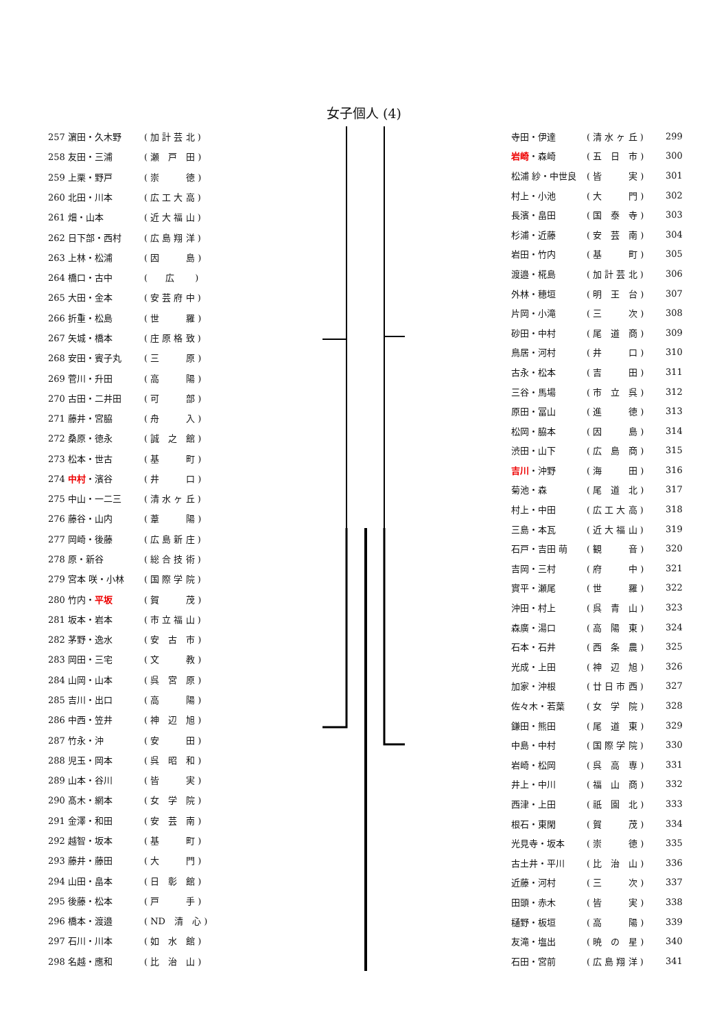女子個人 (4)
| 257 濵田・久木野 | ( 加 計 芸 北 ) |
| 258 友田・三浦 | ( 瀬 戸 田 ) |
| 259 上栗・野戸 | ( 崇 徳 ) |
| 260 北田・川本 | ( 広 工 大 高 ) |
| 261 畑・山本 | ( 近 大 福 山 ) |
| 262 日下部・西村 | ( 広 島 翔 洋 ) |
| 263 上林・松浦 | ( 因 島 ) |
| 264 橋口・古中 | ( 広 ) |
| 265 大田・金本 | ( 安 芸 府 中 ) |
| 266 折重・松島 | ( 世 羅 ) |
| 267 矢城・橋本 | ( 庄 原 格 致 ) |
| 268 安田・賓子丸 | ( 三 原 ) |
| 269 菅川・升田 | ( 高 陽 ) |
| 270 古田・二井田 | ( 可 部 ) |
| 271 藤井・宮脇 | ( 舟 入 ) |
| 272 桑原・徳永 | ( 誠 之 館 ) |
| 273 松本・世古 | ( 基 町 ) |
| 274 中村 ・濱谷 | ( 井 口 ) |
| 275 中山・一二三 | ( 清 水 ヶ 丘 ) |
| 276 藤谷・山内 | ( 葦 陽 ) |
| 277 岡崎・後藤 | ( 広 島 新 庄 ) |
| 278 原・新谷 | ( 総 合 技 術 ) |
| 279 宮本 咲・小林 | ( 国 際 学 院 ) |
| 280 竹内・ 平坂 | ( 賀 茂 ) |
| 281 坂本・岩本 | ( 市 立 福 山 ) |
| 282 茅野・逸水 | ( 安 古 市 ) |
| 283 岡田・三宅 | ( 文 教 ) |
| 284 山岡・山本 | ( 呉 宮 原 ) |
| 285 吉川・出口 | ( 高 陽 ) |
| 286 中西・笠井 | ( 神 辺 旭 ) |
| 287 竹永・沖 | ( 安 田 ) |
| 288 児玉・岡本 | ( 呉 昭 和 ) |
| 289 山本・谷川 | ( 皆 実 ) |
| 290 髙木・網本 | ( 女 学 院 ) |
| 291 金澤・和田 | ( 安 芸 南 ) |
| 292 越智・坂本 | ( 基 町 ) |
| 293 藤井・藤田 | ( 大 門 ) |
| 294 山田・畠本 | ( 日 彰 館 ) |
| 295 後藤・松本 | ( 戸 手 ) |
| 296 橋本・渡邉 | ( ND 清 心 ) |
| 297 石川・川本 | ( 如 水 館 ) |
| 298 名越・應和 | ( 比 治 山 ) |
| 寺田・伊達 | ( 清 水 ヶ 丘 ) | 299 |
| 岩崎 ・森崎 | ( 五 日 市 ) | 300 |
| 松浦 紗・中世良 | ( 皆 実 ) | 301 |
| 村上・小池 | ( 大 門 ) | 302 |
| 長濱・畠田 | ( 国 泰 寺 ) | 303 |
| 杉浦・近藤 | ( 安 芸 南 ) | 304 |
| 岩田・竹内 | ( 基 町 ) | 305 |
| 渡邉・椛島 | ( 加 計 芸 北 ) | 306 |
| 外林・穂垣 | ( 明 王 台 ) | 307 |
| 片岡・小滝 | ( 三 次 ) | 308 |
| 砂田・中村 | ( 尾 道 商 ) | 309 |
| 鳥居・河村 | ( 井 口 ) | 310 |
| 古永・松本 | ( 吉 田 ) | 311 |
| 三谷・馬場 | ( 市 立 呉 ) | 312 |
| 原田・冨山 | ( 進 徳 ) | 313 |
| 松岡・脇本 | ( 因 島 ) | 314 |
| 渋田・山下 | ( 広 島 商 ) | 315 |
| 吉川 ・沖野 | ( 海 田 ) | 316 |
| 菊池・森 | ( 尾 道 北 ) | 317 |
| 村上・中田 | ( 広 工 大 高 ) | 318 |
| 三島・本瓦 | ( 近 大 福 山 ) | 319 |
| 石戸・吉田 萌 | ( 観 音 ) | 320 |
| 吉岡・三村 | ( 府 中 ) | 321 |
| 實平・瀬尾 | ( 世 羅 ) | 322 |
| 沖田・村上 | ( 呉 青 山 ) | 323 |
| 森廣・湯口 | ( 高 陽 東 ) | 324 |
| 石本・石井 | ( 西 条 農 ) | 325 |
| 光成・上田 | ( 神 辺 旭 ) | 326 |
| 加家・沖根 | ( 廿 日 市 西 ) | 327 |
| 佐々木・若葉 | ( 女 学 院 ) | 328 |
| 鎌田・熊田 | ( 尾 道 東 ) | 329 |
| 中島・中村 | ( 国 際 学 院 ) | 330 |
| 岩崎・松岡 | ( 呉 高 専 ) | 331 |
| 井上・中川 | ( 福 山 商 ) | 332 |
| 西津・上田 | ( 祇 園 北 ) | 333 |
| 根石・東閑 | ( 賀 茂 ) | 334 |
| 光見寺・坂本 | ( 崇 徳 ) | 335 |
| 古土井・平川 | ( 比 治 山 ) | 336 |
| 近藤・河村 | ( 三 次 ) | 337 |
| 田頭・赤木 | ( 皆 実 ) | 338 |
| 樋野・板垣 | ( 高 陽 ) | 339 |
| 友滝・塩出 | ( 暁 の 星 ) | 340 |
| 石田・宮前 | ( 広 島 翔 洋 ) | 341 |